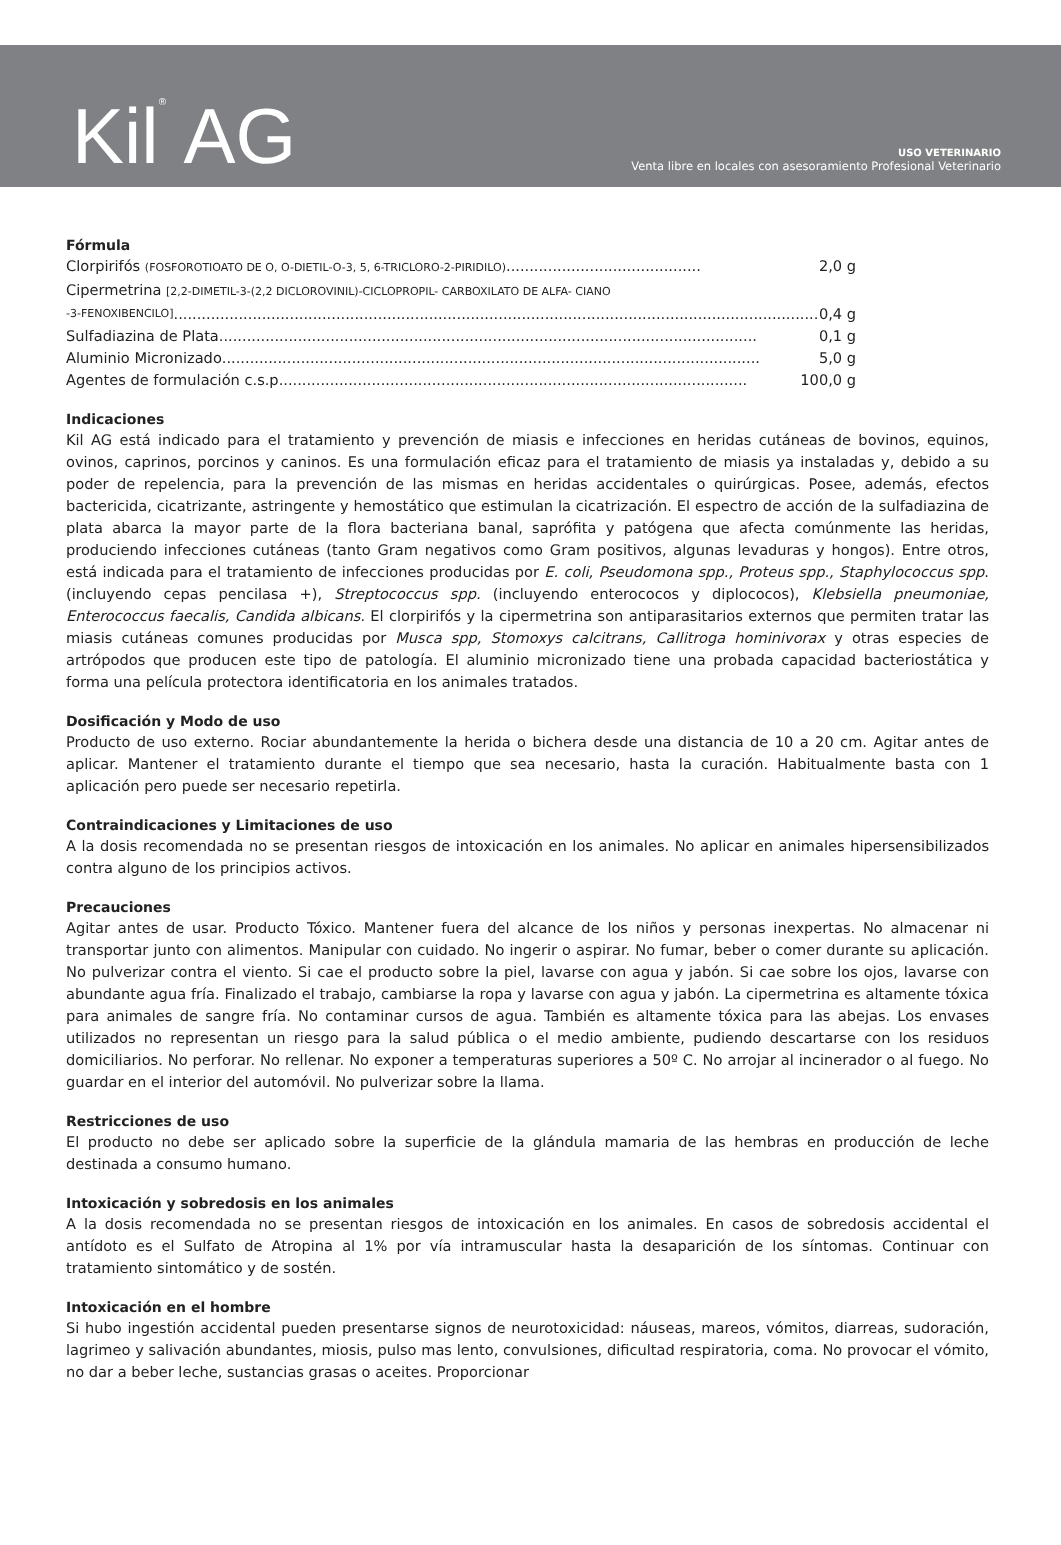Kil<sup>®</sup> AG
USO VETERINARIO
Venta libre en locales con asesoramiento Profesional Veterinario
Fórmula
Clorpirifós (FOSFOROTIOATO DE O, O-DIETIL-O-3, 5, 6-TRICLORO-2-PIRIDILO) .......................................... 2,0 g
Cipermetrina [2,2-DIMETIL-3-(2,2 DICLOROVINIL)-CICLOPROPIL- CARBOXILATO DE ALFA- CIANO
-3-FENOXIBENCILO]........................................................................................................................................... 0,4 g
Sulfadiazina de Plata .................................................................................................................... 0,1 g
Aluminio Micronizado.................................................................................................................... 5,0 g
Agentes de formulación c.s.p. .................................................................................................... 100,0 g
Indicaciones
Kil AG está indicado para el tratamiento y prevención de miasis e infecciones en heridas cutáneas de bovinos, equinos, ovinos, caprinos, porcinos y caninos. Es una formulación eficaz para el tratamiento de miasis ya instaladas y, debido a su poder de repelencia, para la prevención de las mismas en heridas accidentales o quirúrgicas. Posee, además, efectos bactericida, cicatrizante, astringente y hemostático que estimulan la cicatrización. El espectro de acción de la sulfadiazina de plata abarca la mayor parte de la flora bacteriana banal, saprófita y patógena que afecta comúnmente las heridas, produciendo infecciones cutáneas (tanto Gram negativos como Gram positivos, algunas levaduras y hongos). Entre otros, está indicada para el tratamiento de infecciones producidas por E. coli, Pseudomona spp., Proteus spp., Staphylococcus spp. (incluyendo cepas pencilasa +), Streptococcus spp. (incluyendo enterococos y diplococos), Klebsiella pneumoniae, Enterococcus faecalis, Candida albicans. El clorpirifós y la cipermetrina son antiparasitarios externos que permiten tratar las miasis cutáneas comunes producidas por Musca spp, Stomoxys calcitrans, Callitroga hominivorax y otras especies de artrópodos que producen este tipo de patología. El aluminio micronizado tiene una probada capacidad bacteriostática y forma una película protectora identificatoria en los animales tratados.
Dosificación y Modo de uso
Producto de uso externo. Rociar abundantemente la herida o bichera desde una distancia de 10 a 20 cm. Agitar antes de aplicar. Mantener el tratamiento durante el tiempo que sea necesario, hasta la curación. Habitualmente basta con 1 aplicación pero puede ser necesario repetirla.
Contraindicaciones y Limitaciones de uso
A la dosis recomendada no se presentan riesgos de intoxicación en los animales. No aplicar en animales hipersensibilizados contra alguno de los principios activos.
Precauciones
Agitar antes de usar. Producto Tóxico. Mantener fuera del alcance de los niños y personas inexpertas. No almacenar ni transportar junto con alimentos. Manipular con cuidado. No ingerir o aspirar. No fumar, beber o comer durante su aplicación. No pulverizar contra el viento. Si cae el producto sobre la piel, lavarse con agua y jabón. Si cae sobre los ojos, lavarse con abundante agua fría. Finalizado el trabajo, cambiarse la ropa y lavarse con agua y jabón. La cipermetrina es altamente tóxica para animales de sangre fría. No contaminar cursos de agua. También es altamente tóxica para las abejas. Los envases utilizados no representan un riesgo para la salud pública o el medio ambiente, pudiendo descartarse con los residuos domiciliarios. No perforar. No rellenar. No exponer a temperaturas superiores a 50º C. No arrojar al incinerador o al fuego. No guardar en el interior del automóvil. No pulverizar sobre la llama.
Restricciones de uso
El producto no debe ser aplicado sobre la superficie de la glándula mamaria de las hembras en producción de leche destinada a consumo humano.
Intoxicación y sobredosis en los animales
A la dosis recomendada no se presentan riesgos de intoxicación en los animales. En casos de sobredosis accidental el antídoto es el Sulfato de Atropina al 1% por vía intramuscular hasta la desaparición de los síntomas. Continuar con tratamiento sintomático y de sostén.
Intoxicación en el hombre
Si hubo ingestión accidental pueden presentarse signos de neurotoxicidad: náuseas, mareos, vómitos, diarreas, sudoración, lagrimeo y salivación abundantes, miosis, pulso mas lento, convulsiones, dificultad respiratoria, coma. No provocar el vómito, no dar a beber leche, sustancias grasas o aceites. Proporcionar